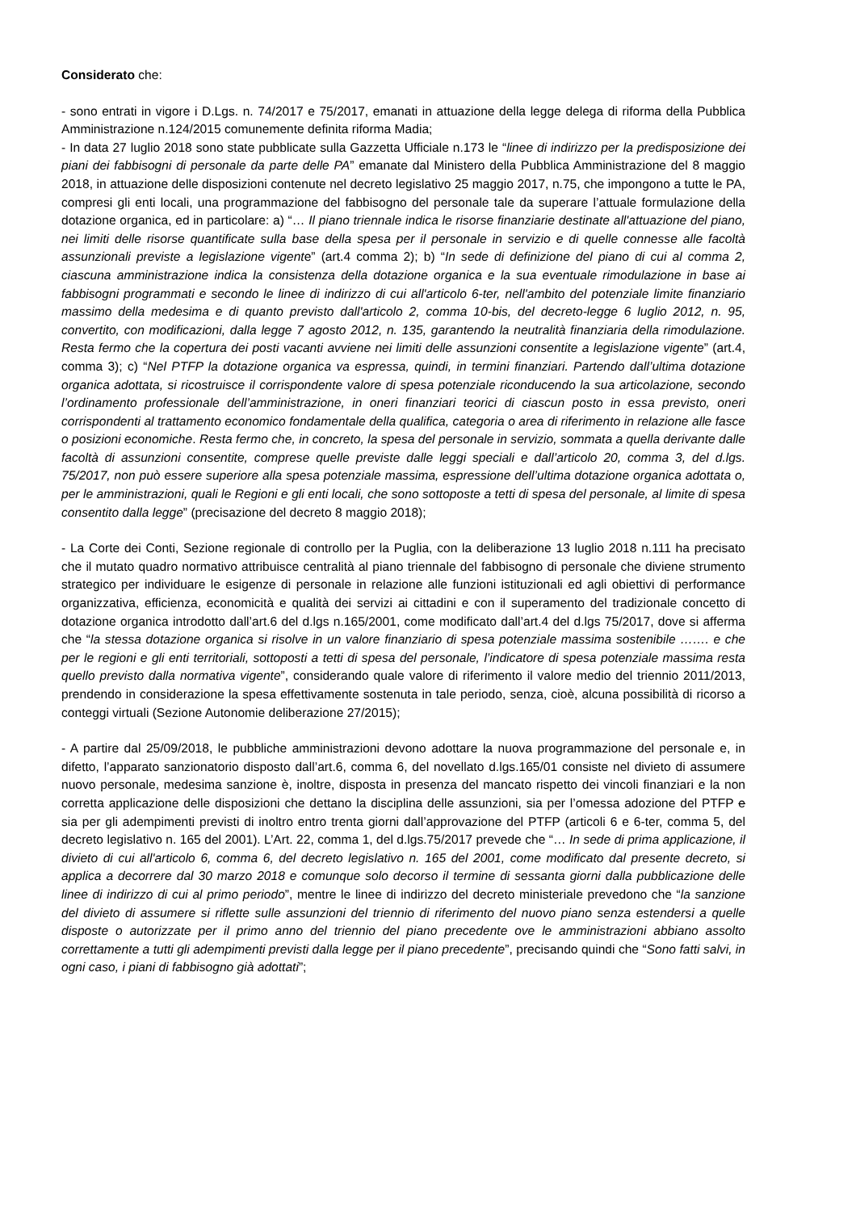Considerato che:
- sono entrati in vigore i D.Lgs. n. 74/2017 e 75/2017, emanati in attuazione della legge delega di riforma della Pubblica Amministrazione n.124/2015 comunemente definita riforma Madia;
- In data 27 luglio 2018 sono state pubblicate sulla Gazzetta Ufficiale n.173 le “linee di indirizzo per la predisposizione dei piani dei fabbisogni di personale da parte delle PA” emanate dal Ministero della Pubblica Amministrazione del 8 maggio 2018, in attuazione delle disposizioni contenute nel decreto legislativo 25 maggio 2017, n.75, che impongono a tutte le PA, compresi gli enti locali, una programmazione del fabbisogno del personale tale da superare l’attuale formulazione della dotazione organica, ed in particolare: a) “… Il piano triennale indica le risorse finanziarie destinate all'attuazione del piano, nei limiti delle risorse quantificate sulla base della spesa per il personale in servizio e di quelle connesse alle facoltà assunzionali previste a legislazione vigente” (art.4 comma 2); b) “In sede di definizione del piano di cui al comma 2, ciascuna amministrazione indica la consistenza della dotazione organica e la sua eventuale rimodulazione in base ai fabbisogni programmati e secondo le linee di indirizzo di cui all'articolo 6-ter, nell'ambito del potenziale limite finanziario massimo della medesima e di quanto previsto dall'articolo 2, comma 10-bis, del decreto-legge 6 luglio 2012, n. 95, convertito, con modificazioni, dalla legge 7 agosto 2012, n. 135, garantendo la neutralità finanziaria della rimodulazione. Resta fermo che la copertura dei posti vacanti avviene nei limiti delle assunzioni consentite a legislazione vigente” (art.4, comma 3); c) “Nel PTFP la dotazione organica va espressa, quindi, in termini finanziari. Partendo dall’ultima dotazione organica adottata, si ricostruisce il corrispondente valore di spesa potenziale riconducendo la sua articolazione, secondo l’ordinamento professionale dell’amministrazione, in oneri finanziari teorici di ciascun posto in essa previsto, oneri corrispondenti al trattamento economico fondamentale della qualifica, categoria o area di riferimento in relazione alle fasce o posizioni economiche. Resta fermo che, in concreto, la spesa del personale in servizio, sommata a quella derivante dalle facoltà di assunzioni consentite, comprese quelle previste dalle leggi speciali e dall’articolo 20, comma 3, del d.lgs. 75/2017, non può essere superiore alla spesa potenziale massima, espressione dell’ultima dotazione organica adottata o, per le amministrazioni, quali le Regioni e gli enti locali, che sono sottoposte a tetti di spesa del personale, al limite di spesa consentito dalla legge” (precisazione del decreto 8 maggio 2018);
- La Corte dei Conti, Sezione regionale di controllo per la Puglia, con la deliberazione 13 luglio 2018 n.111 ha precisato che il mutato quadro normativo attribuisce centralità al piano triennale del fabbisogno di personale che diviene strumento strategico per individuare le esigenze di personale in relazione alle funzioni istituzionali ed agli obiettivi di performance organizzativa, efficienza, economicità e qualità dei servizi ai cittadini e con il superamento del tradizionale concetto di dotazione organica introdotto dall’art.6 del d.lgs n.165/2001, come modificato dall’art.4 del d.lgs 75/2017, dove si afferma che “la stessa dotazione organica si risolve in un valore finanziario di spesa potenziale massima sostenibile ……. e che per le regioni e gli enti territoriali, sottoposti a tetti di spesa del personale, l’indicatore di spesa potenziale massima resta quello previsto dalla normativa vigente”, considerando quale valore di riferimento il valore medio del triennio 2011/2013, prendendo in considerazione la spesa effettivamente sostenuta in tale periodo, senza, cioè, alcuna possibilità di ricorso a conteggi virtuali (Sezione Autonomie deliberazione 27/2015);
- A partire dal 25/09/2018, le pubbliche amministrazioni devono adottare la nuova programmazione del personale e, in difetto, l’apparato sanzionatorio disposto dall’art.6, comma 6, del novellato d.lgs.165/01 consiste nel divieto di assumere nuovo personale, medesima sanzione è, inoltre, disposta in presenza del mancato rispetto dei vincoli finanziari e la non corretta applicazione delle disposizioni che dettano la disciplina delle assunzioni, sia per l’omessa adozione del PTFP e sia per gli adempimenti previsti di inoltro entro trenta giorni dall’approvazione del PTFP (articoli 6 e 6-ter, comma 5, del decreto legislativo n. 165 del 2001). L’Art. 22, comma 1, del d.lgs.75/2017 prevede che “… In sede di prima applicazione, il divieto di cui all'articolo 6, comma 6, del decreto legislativo n. 165 del 2001, come modificato dal presente decreto, si applica a decorrere dal 30 marzo 2018 e comunque solo decorso il termine di sessanta giorni dalla pubblicazione delle linee di indirizzo di cui al primo periodo”, mentre le linee di indirizzo del decreto ministeriale prevedono che “la sanzione del divieto di assumere si riflette sulle assunzioni del triennio di riferimento del nuovo piano senza estendersi a quelle disposte o autorizzate per il primo anno del triennio del piano precedente ove le amministrazioni abbiano assolto correttamente a tutti gli adempimenti previsti dalla legge per il piano precedente”, precisando quindi che “Sono fatti salvi, in ogni caso, i piani di fabbisogno già adottati”;